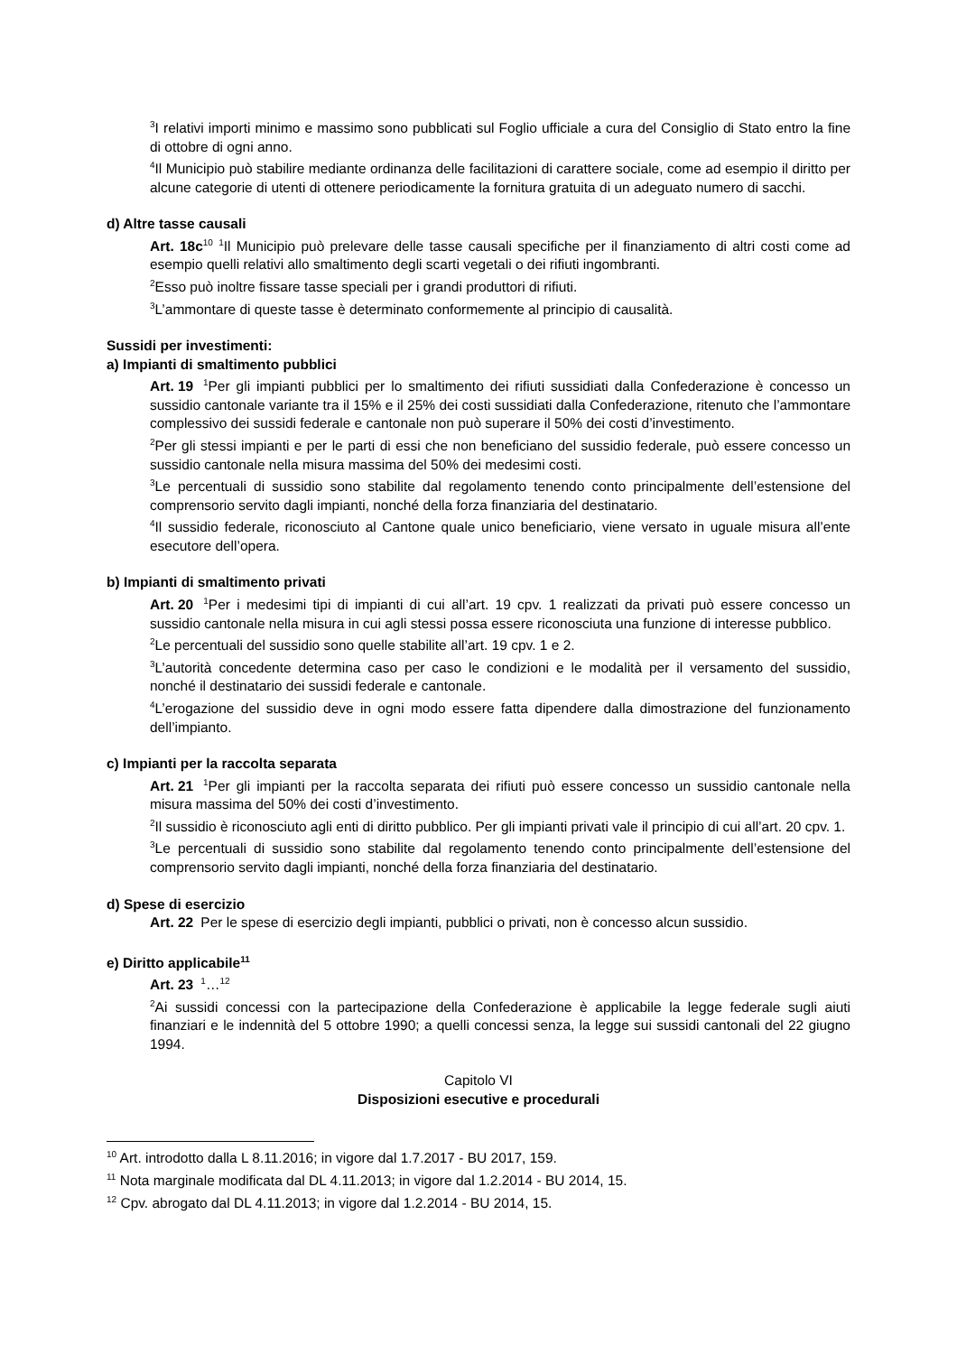<sup>3</sup> I relativi importi minimo e massimo sono pubblicati sul Foglio ufficiale a cura del Consiglio di Stato entro la fine di ottobre di ogni anno.
<sup>4</sup> Il Municipio può stabilire mediante ordinanza delle facilitazioni di carattere sociale, come ad esempio il diritto per alcune categorie di utenti di ottenere periodicamente la fornitura gratuita di un adeguato numero di sacchi.
d) Altre tasse causali
Art. 18c<sup>10</sup> <sup>1</sup>Il Municipio può prelevare delle tasse causali specifiche per il finanziamento di altri costi come ad esempio quelli relativi allo smaltimento degli scarti vegetali o dei rifiuti ingombranti.
<sup>2</sup> Esso può inoltre fissare tasse speciali per i grandi produttori di rifiuti.
<sup>3</sup> L’ammontare di queste tasse è determinato conformemente al principio di causalità.
Sussidi per investimenti:
a) Impianti di smaltimento pubblici
Art. 19 <sup>1</sup>Per gli impianti pubblici per lo smaltimento dei rifiuti sussidiati dalla Confederazione è concesso un sussidio cantonale variante tra il 15% e il 25% dei costi sussidiati dalla Confederazione, ritenuto che l’ammontare complessivo dei sussidi federale e cantonale non può superare il 50% dei costi d’investimento.
<sup>2</sup> Per gli stessi impianti e per le parti di essi che non beneficiano del sussidio federale, può essere concesso un sussidio cantonale nella misura massima del 50% dei medesimi costi.
<sup>3</sup> Le percentuali di sussidio sono stabilite dal regolamento tenendo conto principalmente dell’estensione del comprensorio servito dagli impianti, nonché della forza finanziaria del destinatario.
<sup>4</sup> Il sussidio federale, riconosciuto al Cantone quale unico beneficiario, viene versato in uguale misura all’ente esecutore dell’opera.
b) Impianti di smaltimento privati
Art. 20 <sup>1</sup>Per i medesimi tipi di impianti di cui all’art. 19 cpv. 1 realizzati da privati può essere concesso un sussidio cantonale nella misura in cui agli stessi possa essere riconosciuta una funzione di interesse pubblico.
<sup>2</sup> Le percentuali del sussidio sono quelle stabilite all’art. 19 cpv. 1 e 2.
<sup>3</sup> L’autorità concedente determina caso per caso le condizioni e le modalità per il versamento del sussidio, nonché il destinatario dei sussidi federale e cantonale.
<sup>4</sup> L’erogazione del sussidio deve in ogni modo essere fatta dipendere dalla dimostrazione del funzionamento dell’impianto.
c) Impianti per la raccolta separata
Art. 21 <sup>1</sup>Per gli impianti per la raccolta separata dei rifiuti può essere concesso un sussidio cantonale nella misura massima del 50% dei costi d’investimento.
<sup>2</sup> Il sussidio è riconosciuto agli enti di diritto pubblico. Per gli impianti privati vale il principio di cui all’art. 20 cpv. 1.
<sup>3</sup> Le percentuali di sussidio sono stabilite dal regolamento tenendo conto principalmente dell’estensione del comprensorio servito dagli impianti, nonché della forza finanziaria del destinatario.
d) Spese di esercizio
Art. 22 Per le spese di esercizio degli impianti, pubblici o privati, non è concesso alcun sussidio.
e) Diritto applicabile<sup>11</sup>
Art. 23 <sup>1</sup>…<sup>12</sup>
<sup>2</sup> Ai sussidi concessi con la partecipazione della Confederazione è applicabile la legge federale sugli aiuti finanziari e le indennità del 5 ottobre 1990; a quelli concessi senza, la legge sui sussidi cantonali del 22 giugno 1994.
Capitolo VI
Disposizioni esecutive e procedurali
<sup>10</sup> Art. introdotto dalla L 8.11.2016; in vigore dal 1.7.2017 - BU 2017, 159.
<sup>11</sup> Nota marginale modificata dal DL 4.11.2013; in vigore dal 1.2.2014 - BU 2014, 15.
<sup>12</sup> Cpv. abrogato dal DL 4.11.2013; in vigore dal 1.2.2014 - BU 2014, 15.